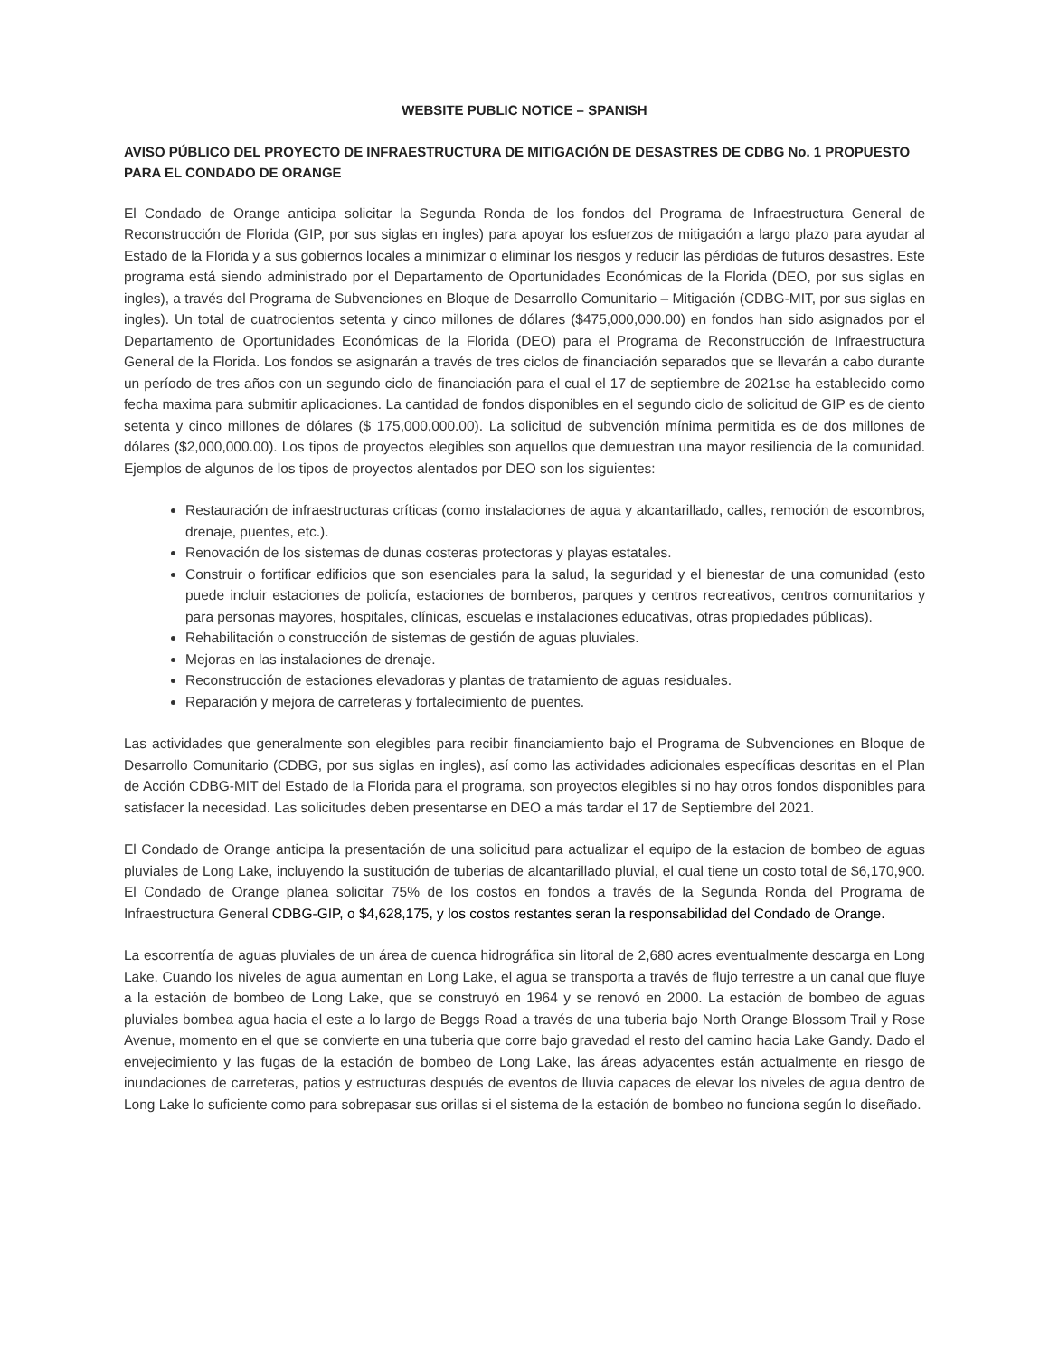WEBSITE PUBLIC NOTICE – SPANISH
AVISO PÚBLICO DEL PROYECTO DE INFRAESTRUCTURA DE MITIGACIÓN DE DESASTRES DE CDBG No. 1 PROPUESTO PARA EL CONDADO DE ORANGE
El Condado de Orange anticipa solicitar la Segunda Ronda de los fondos del Programa de Infraestructura General de Reconstrucción de Florida (GIP, por sus siglas en ingles) para apoyar los esfuerzos de mitigación a largo plazo para ayudar al Estado de la Florida y a sus gobiernos locales a minimizar o eliminar los riesgos y reducir las pérdidas de futuros desastres. Este programa está siendo administrado por el Departamento de Oportunidades Económicas de la Florida (DEO, por sus siglas en ingles), a través del Programa de Subvenciones en Bloque de Desarrollo Comunitario – Mitigación (CDBG-MIT, por sus siglas en ingles). Un total de cuatrocientos setenta y cinco millones de dólares ($475,000,000.00) en fondos han sido asignados por el Departamento de Oportunidades Económicas de la Florida (DEO) para el Programa de Reconstrucción de Infraestructura General de la Florida. Los fondos se asignarán a través de tres ciclos de financiación separados que se llevarán a cabo durante un período de tres años con un segundo ciclo de financiación para el cual el 17 de septiembre de 2021se ha establecido como fecha maxima para submitir aplicaciones. La cantidad de fondos disponibles en el segundo ciclo de solicitud de GIP es de ciento setenta y cinco millones de dólares ($ 175,000,000.00). La solicitud de subvención mínima permitida es de dos millones de dólares ($2,000,000.00). Los tipos de proyectos elegibles son aquellos que demuestran una mayor resiliencia de la comunidad. Ejemplos de algunos de los tipos de proyectos alentados por DEO son los siguientes:
Restauración de infraestructuras críticas (como instalaciones de agua y alcantarillado, calles, remoción de escombros, drenaje, puentes, etc.).
Renovación de los sistemas de dunas costeras protectoras y playas estatales.
Construir o fortificar edificios que son esenciales para la salud, la seguridad y el bienestar de una comunidad (esto puede incluir estaciones de policía, estaciones de bomberos, parques y centros recreativos, centros comunitarios y para personas mayores, hospitales, clínicas, escuelas e instalaciones educativas, otras propiedades públicas).
Rehabilitación o construcción de sistemas de gestión de aguas pluviales.
Mejoras en las instalaciones de drenaje.
Reconstrucción de estaciones elevadoras y plantas de tratamiento de aguas residuales.
Reparación y mejora de carreteras y fortalecimiento de puentes.
Las actividades que generalmente son elegibles para recibir financiamiento bajo el Programa de Subvenciones en Bloque de Desarrollo Comunitario (CDBG, por sus siglas en ingles), así como las actividades adicionales específicas descritas en el Plan de Acción CDBG-MIT del Estado de la Florida para el programa, son proyectos elegibles si no hay otros fondos disponibles para satisfacer la necesidad. Las solicitudes deben presentarse en DEO a más tardar el 17 de Septiembre del 2021.
El Condado de Orange anticipa la presentación de una solicitud para actualizar el equipo de la estacion de bombeo de aguas pluviales de Long Lake, incluyendo la sustitución de tuberias de alcantarillado pluvial, el cual tiene un costo total de $6,170,900. El Condado de Orange planea solicitar 75% de los costos en fondos a través de la Segunda Ronda del Programa de Infraestructura General CDBG-GIP, o $4,628,175, y los costos restantes seran la responsabilidad del Condado de Orange.
La escorrentía de aguas pluviales de un área de cuenca hidrográfica sin litoral de 2,680 acres eventualmente descarga en Long Lake. Cuando los niveles de agua aumentan en Long Lake, el agua se transporta a través de flujo terrestre a un canal que fluye a la estación de bombeo de Long Lake, que se construyó en 1964 y se renovó en 2000. La estación de bombeo de aguas pluviales bombea agua hacia el este a lo largo de Beggs Road a través de una tuberia bajo North Orange Blossom Trail y Rose Avenue, momento en el que se convierte en una tuberia que corre bajo gravedad el resto del camino hacia Lake Gandy. Dado el envejecimiento y las fugas de la estación de bombeo de Long Lake, las áreas adyacentes están actualmente en riesgo de inundaciones de carreteras, patios y estructuras después de eventos de lluvia capaces de elevar los niveles de agua dentro de Long Lake lo suficiente como para sobrepasar sus orillas si el sistema de la estación de bombeo no funciona según lo diseñado.